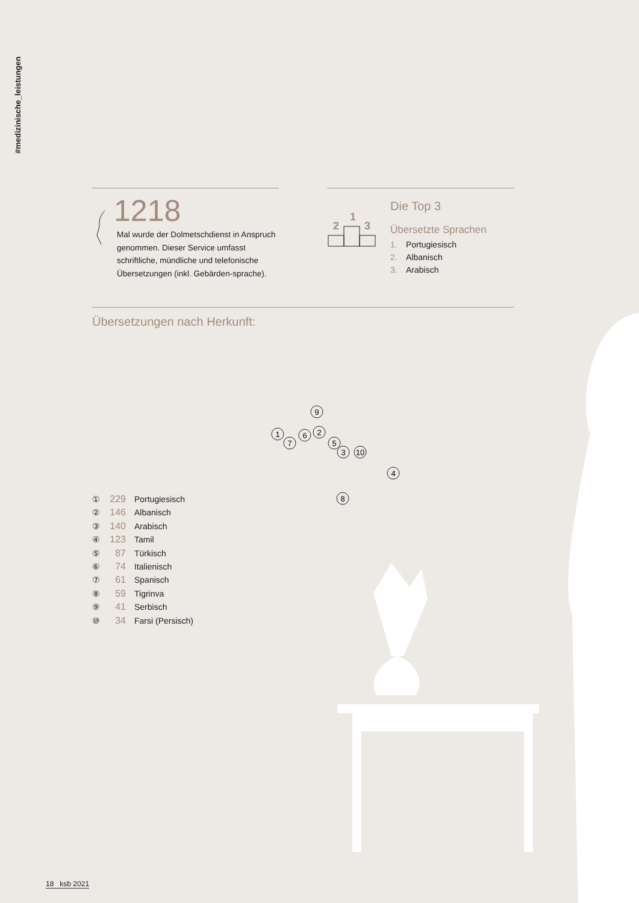#medizinische_leistungen
1218
Mal wurde der Dolmetschdienst in Anspruch genommen. Dieser Service umfasst schriftliche, mündliche und telefonische Übersetzungen (inkl. Gebärden-sprache).
2
1
3
Die Top 3
Übersetzte Sprachen
1. Portugiesisch
2. Albanisch
3. Arabisch
Übersetzungen nach Herkunft:
1
2
3
4
5
6
7
8
9
10
① 229 Portugiesisch
② 146 Albanisch
③ 140 Arabisch
④ 123 Tamil
⑤ 87 Türkisch
⑥ 74 Italienisch
⑦ 61 Spanisch
⑧ 59 Tigrinva
⑨ 41 Serbisch
⑩ 34 Farsi (Persisch)
18 ksb 2021